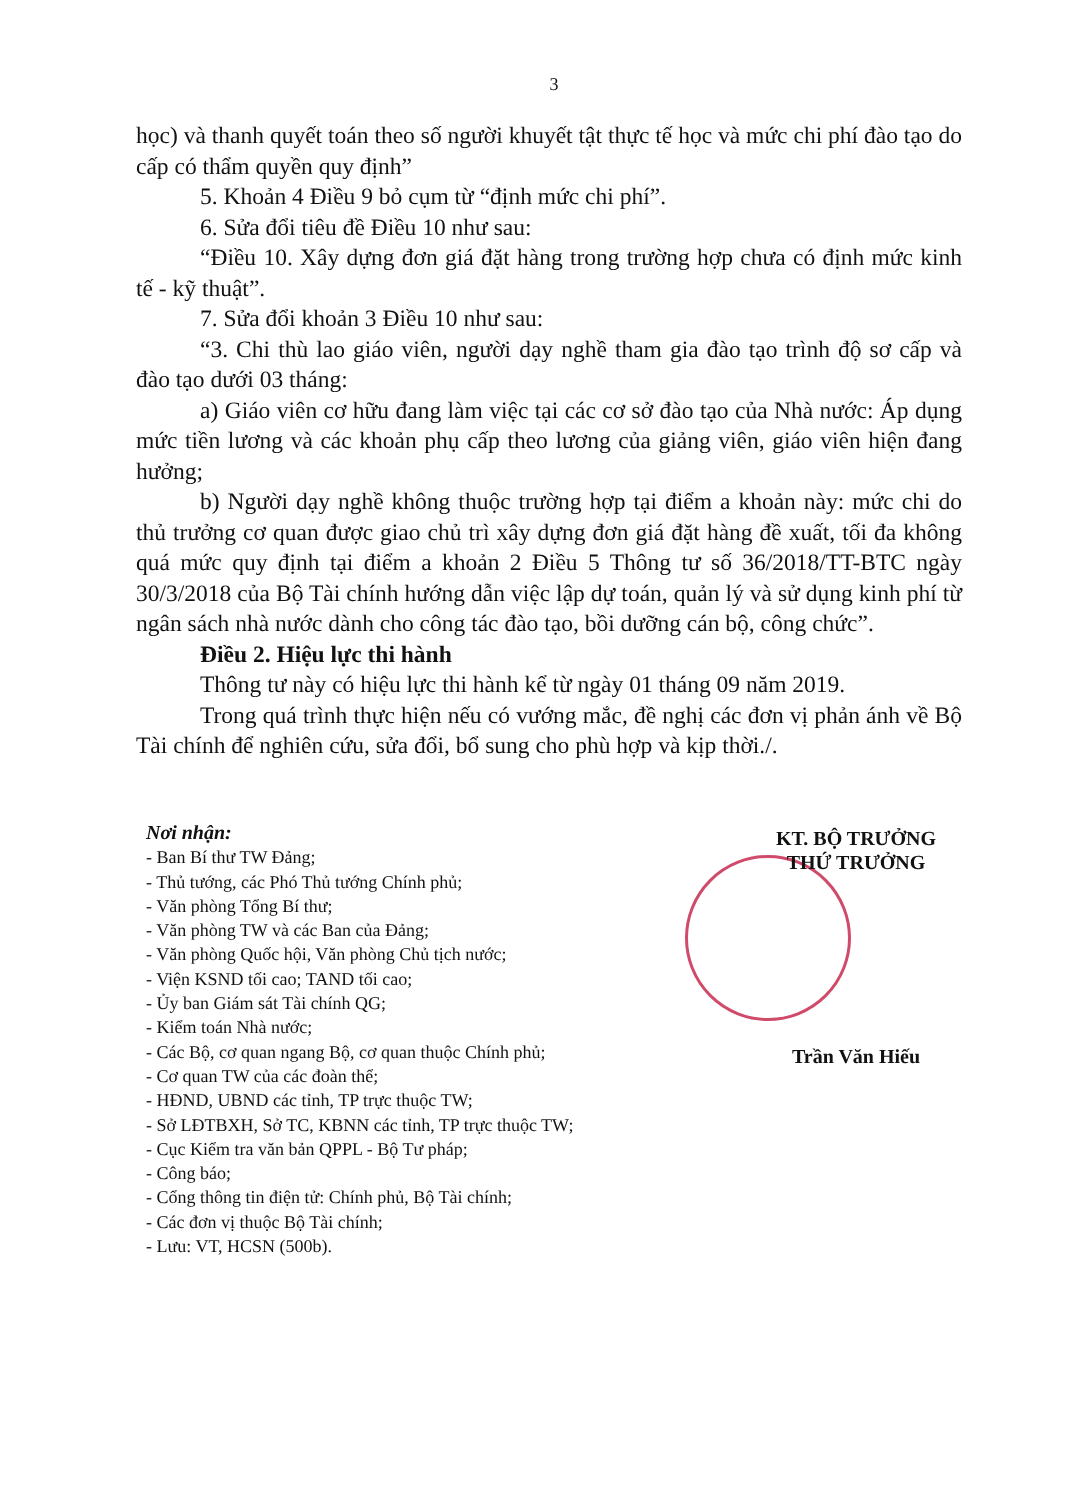3
học) và thanh quyết toán theo số người khuyết tật thực tế học và mức chi phí đào tạo do cấp có thẩm quyền quy định”
5. Khoản 4 Điều 9 bỏ cụm từ “định mức chi phí”.
6. Sửa đổi tiêu đề Điều 10 như sau:
“Điều 10. Xây dựng đơn giá đặt hàng trong trường hợp chưa có định mức kinh tế - kỹ thuật”.
7. Sửa đổi khoản 3 Điều 10 như sau:
“3. Chi thù lao giáo viên, người dạy nghề tham gia đào tạo trình độ sơ cấp và đào tạo dưới 03 tháng:
a) Giáo viên cơ hữu đang làm việc tại các cơ sở đào tạo của Nhà nước: Áp dụng mức tiền lương và các khoản phụ cấp theo lương của giảng viên, giáo viên hiện đang hưởng;
b) Người dạy nghề không thuộc trường hợp tại điểm a khoản này: mức chi do thủ trưởng cơ quan được giao chủ trì xây dựng đơn giá đặt hàng đề xuất, tối đa không quá mức quy định tại điểm a khoản 2 Điều 5 Thông tư số 36/2018/TT-BTC ngày 30/3/2018 của Bộ Tài chính hướng dẫn việc lập dự toán, quản lý và sử dụng kinh phí từ ngân sách nhà nước dành cho công tác đào tạo, bồi dưỡng cán bộ, công chức”.
Điều 2. Hiệu lực thi hành
Thông tư này có hiệu lực thi hành kể từ ngày 01 tháng 09 năm 2019.
Trong quá trình thực hiện nếu có vướng mắc, đề nghị các đơn vị phản ánh về Bộ Tài chính để nghiên cứu, sửa đổi, bổ sung cho phù hợp và kịp thời./.
Nơi nhận:
- Ban Bí thư TW Đảng;
- Thủ tướng, các Phó Thủ tướng Chính phủ;
- Văn phòng Tổng Bí thư;
- Văn phòng TW và các Ban của Đảng;
- Văn phòng Quốc hội, Văn phòng Chủ tịch nước;
- Viện KSND tối cao; TAND tối cao;
- Ủy ban Giám sát Tài chính QG;
- Kiểm toán Nhà nước;
- Các Bộ, cơ quan ngang Bộ, cơ quan thuộc Chính phủ;
- Cơ quan TW của các đoàn thể;
- HĐND, UBND các tỉnh, TP trực thuộc TW;
- Sở LĐTBXH, Sở TC, KBNN các tỉnh, TP trực thuộc TW;
- Cục Kiểm tra văn bản QPPL - Bộ Tư pháp;
- Công báo;
- Cổng thông tin điện tử: Chính phủ, Bộ Tài chính;
- Các đơn vị thuộc Bộ Tài chính;
- Lưu: VT, HCSN (500b).
KT. BỘ TRƯỞNG
THỨ TRƯỞNG
Trần Văn Hiếu